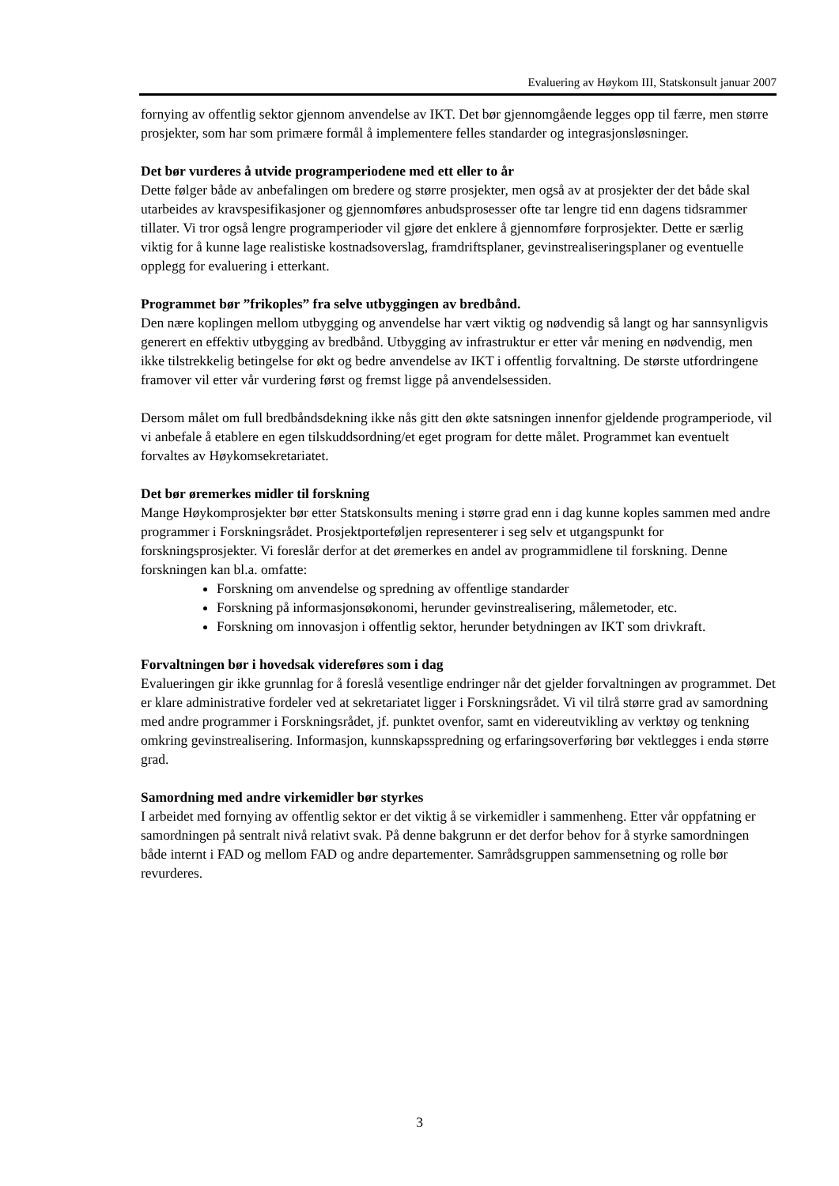Evaluering av Høykom III, Statskonsult januar 2007
fornying av offentlig sektor gjennom anvendelse av IKT. Det bør gjennomgående legges opp til færre, men større prosjekter, som har som primære formål å implementere felles standarder og integrasjonsløsninger.
Det bør vurderes å utvide programperiodene med ett eller to år
Dette følger både av anbefalingen om bredere og større prosjekter, men også av at prosjekter der det både skal utarbeides av kravspesifikasjoner og gjennomføres anbudsprosesser ofte tar lengre tid enn dagens tidsrammer tillater. Vi tror også lengre programperioder vil gjøre det enklere å gjennomføre forprosjekter. Dette er særlig viktig for å kunne lage realistiske kostnadsoverslag, framdriftsplaner, gevinstrealiseringsplaner og eventuelle opplegg for evaluering i etterkant.
Programmet bør ”frikoples” fra selve utbyggingen av bredbånd.
Den nære koplingen mellom utbygging og anvendelse har vært viktig og nødvendig så langt og har sannsynligvis generert en effektiv utbygging av bredbånd. Utbygging av infrastruktur er etter vår mening en nødvendig, men ikke tilstrekkelig betingelse for økt og bedre anvendelse av IKT i offentlig forvaltning. De største utfordringene framover vil etter vår vurdering først og fremst ligge på anvendelsessiden.
Dersom målet om full bredbåndsdekning ikke nås gitt den økte satsningen innenfor gjeldende programperiode, vil vi anbefale å etablere en egen tilskuddsordning/et eget program for dette målet. Programmet kan eventuelt forvaltes av Høykomsekretariatet.
Det bør øremerkes midler til forskning
Mange Høykomprosjekter bør etter Statskonsults mening i større grad enn i dag kunne koples sammen med andre programmer i Forskningsrådet. Prosjektporteføljen representerer i seg selv et utgangspunkt for forskningsprosjekter. Vi foreslår derfor at det øremerkes en andel av programmidlene til forskning. Denne forskningen kan bl.a. omfatte:
Forskning om anvendelse og spredning av offentlige standarder
Forskning på informasjonsøkonomi, herunder gevinstrealisering, målemetoder, etc.
Forskning om innovasjon i offentlig sektor, herunder betydningen av IKT som drivkraft.
Forvaltningen bør i hovedsak videreføres som i dag
Evalueringen gir ikke grunnlag for å foreslå vesentlige endringer når det gjelder forvaltningen av programmet. Det er klare administrative fordeler ved at sekretariatet ligger i Forskningsrådet. Vi vil tilrå større grad av samordning med andre programmer i Forskningsrådet, jf. punktet ovenfor, samt en videreutvikling av verktøy og tenkning omkring gevinstrealisering. Informasjon, kunnskapsspredning og erfaringsoverføring bør vektlegges i enda større grad.
Samordning med andre virkemidler bør styrkes
I arbeidet med fornying av offentlig sektor er det viktig å se virkemidler i sammenheng. Etter vår oppfatning er samordningen på sentralt nivå relativt svak. På denne bakgrunn er det derfor behov for å styrke samordningen både internt i FAD og mellom FAD og andre departementer. Samrådsgruppen sammensetning og rolle bør revurderes.
3